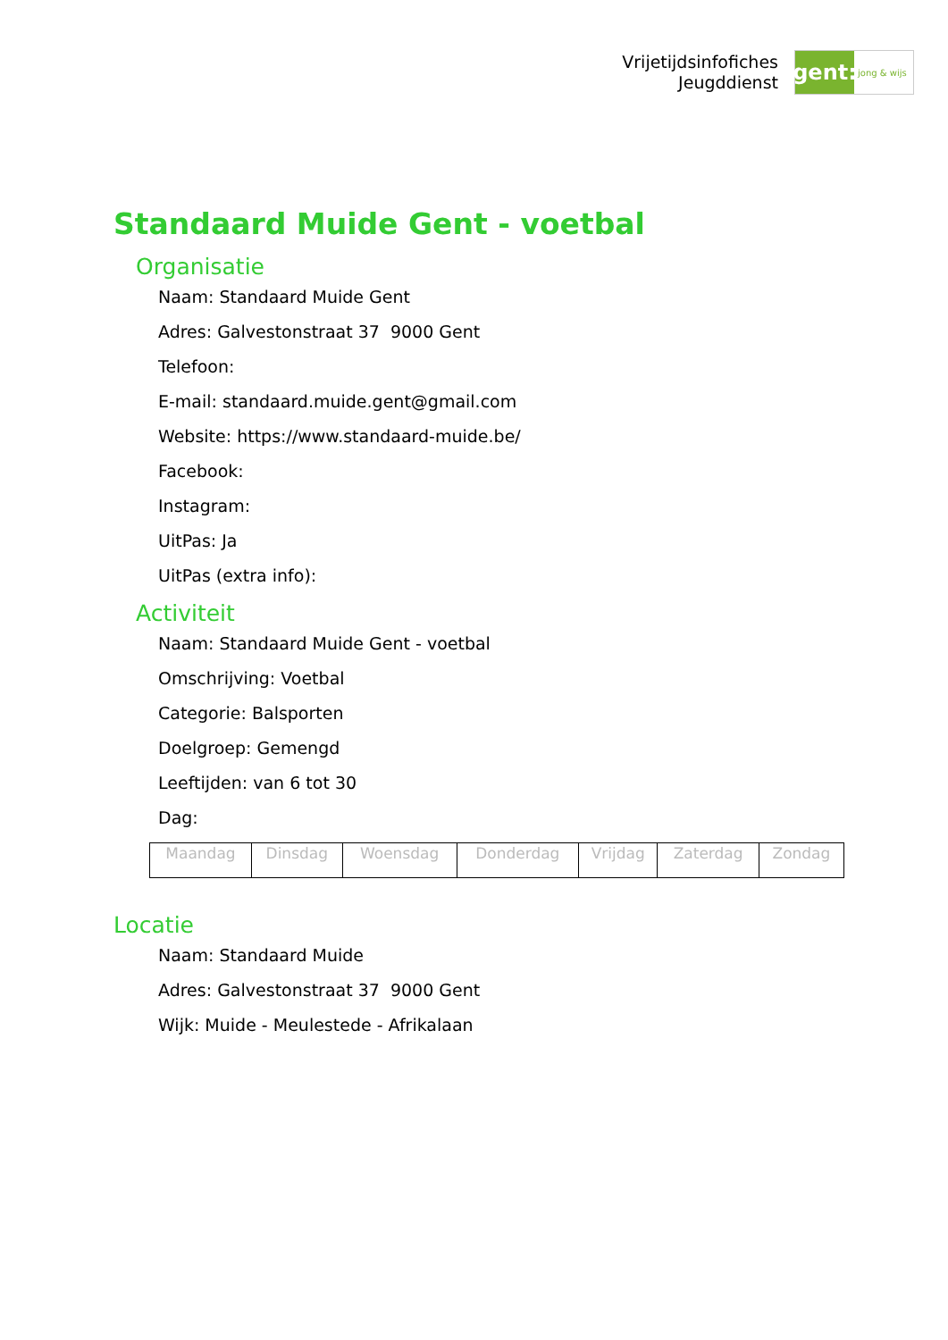Vrijetijdsinfofiches
Jeugddienst
gent:
jong & wijs
Standaard Muide Gent - voetbal
Organisatie
Naam: Standaard Muide Gent
Adres: Galvestonstraat 37 9000 Gent
Telefoon:
E-mail: standaard.muide.gent@gmail.com
Website: https://www.standaard-muide.be/
Facebook:
Instagram:
UitPas: Ja
UitPas (extra info):
Activiteit
Naam: Standaard Muide Gent - voetbal
Omschrijving: Voetbal
Categorie: Balsporten
Doelgroep: Gemengd
Leeftijden: van 6 tot 30
Dag:
| Maandag | Dinsdag | Woensdag | Donderdag | Vrijdag | Zaterdag | Zondag |
Locatie
Naam: Standaard Muide
Adres: Galvestonstraat 37 9000 Gent
Wijk: Muide - Meulestede - Afrikalaan